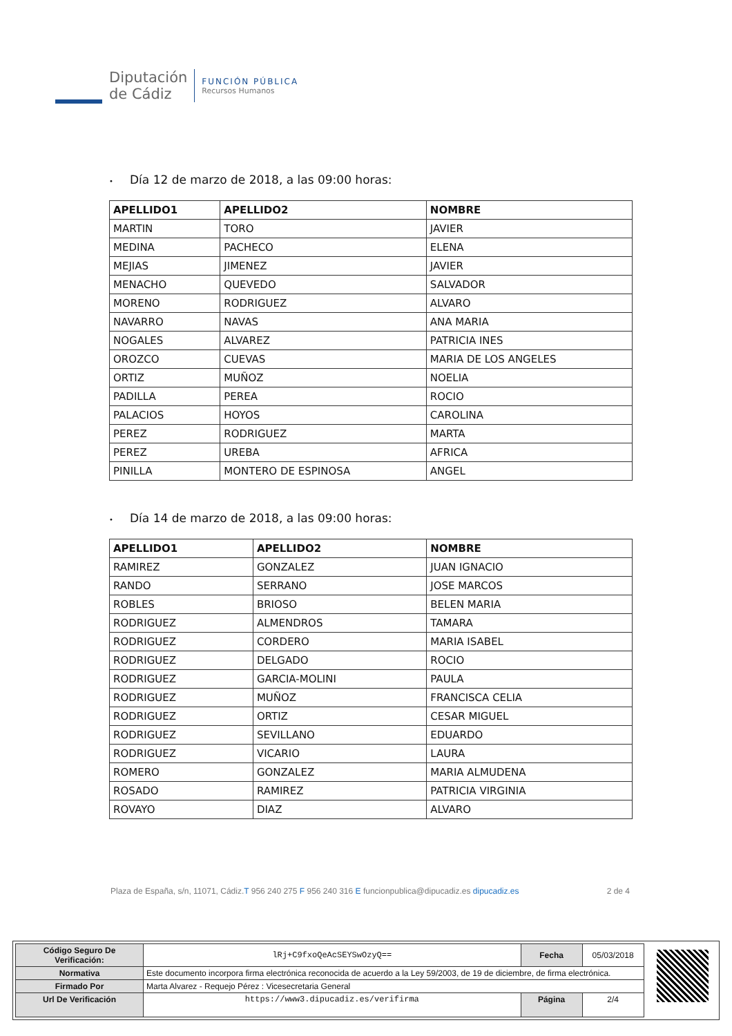Diputación
de Cádiz
FUNCIÓN PÚBLICA
Recursos Humanos
• Día 12 de marzo de 2018, a las 09:00 horas:
| APELLIDO1 | APELLIDO2 | NOMBRE |
| --- | --- | --- |
| MARTIN | TORO | JAVIER |
| MEDINA | PACHECO | ELENA |
| MEJIAS | JIMENEZ | JAVIER |
| MENACHO | QUEVEDO | SALVADOR |
| MORENO | RODRIGUEZ | ALVARO |
| NAVARRO | NAVAS | ANA MARIA |
| NOGALES | ALVAREZ | PATRICIA INES |
| OROZCO | CUEVAS | MARIA DE LOS ANGELES |
| ORTIZ | MUÑOZ | NOELIA |
| PADILLA | PEREA | ROCIO |
| PALACIOS | HOYOS | CAROLINA |
| PEREZ | RODRIGUEZ | MARTA |
| PEREZ | UREBA | AFRICA |
| PINILLA | MONTERO DE ESPINOSA | ANGEL |
• Día 14 de marzo de 2018, a las 09:00 horas:
| APELLIDO1 | APELLIDO2 | NOMBRE |
| --- | --- | --- |
| RAMIREZ | GONZALEZ | JUAN IGNACIO |
| RANDO | SERRANO | JOSE MARCOS |
| ROBLES | BRIOSO | BELEN MARIA |
| RODRIGUEZ | ALMENDROS | TAMARA |
| RODRIGUEZ | CORDERO | MARIA ISABEL |
| RODRIGUEZ | DELGADO | ROCIO |
| RODRIGUEZ | GARCIA-MOLINI | PAULA |
| RODRIGUEZ | MUÑOZ | FRANCISCA CELIA |
| RODRIGUEZ | ORTIZ | CESAR MIGUEL |
| RODRIGUEZ | SEVILLANO | EDUARDO |
| RODRIGUEZ | VICARIO | LAURA |
| ROMERO | GONZALEZ | MARIA ALMUDENA |
| ROSADO | RAMIREZ | PATRICIA VIRGINIA |
| ROVAYO | DIAZ | ALVARO |
Plaza de España, s/n, 11071, Cádiz.T 956 240 275 F 956 240 316 E funcionpublica@dipucadiz.es dipucadiz.es 2 de 4
| Código Seguro De Verificación: | lRj+C9fxoQeAcSEYSwOzyQ== | Fecha | 05/03/2018 |
| Normativa | Este documento incorpora firma electrónica reconocida de acuerdo a la Ley 59/2003, de 19 de diciembre, de firma electrónica. | | |
| Firmado Por | Marta Alvarez - Requejo Pérez : Vicesecretaria General | | |
| Url De Verificación | https://www3.dipucadiz.es/verifirma | Página | 2/4 |